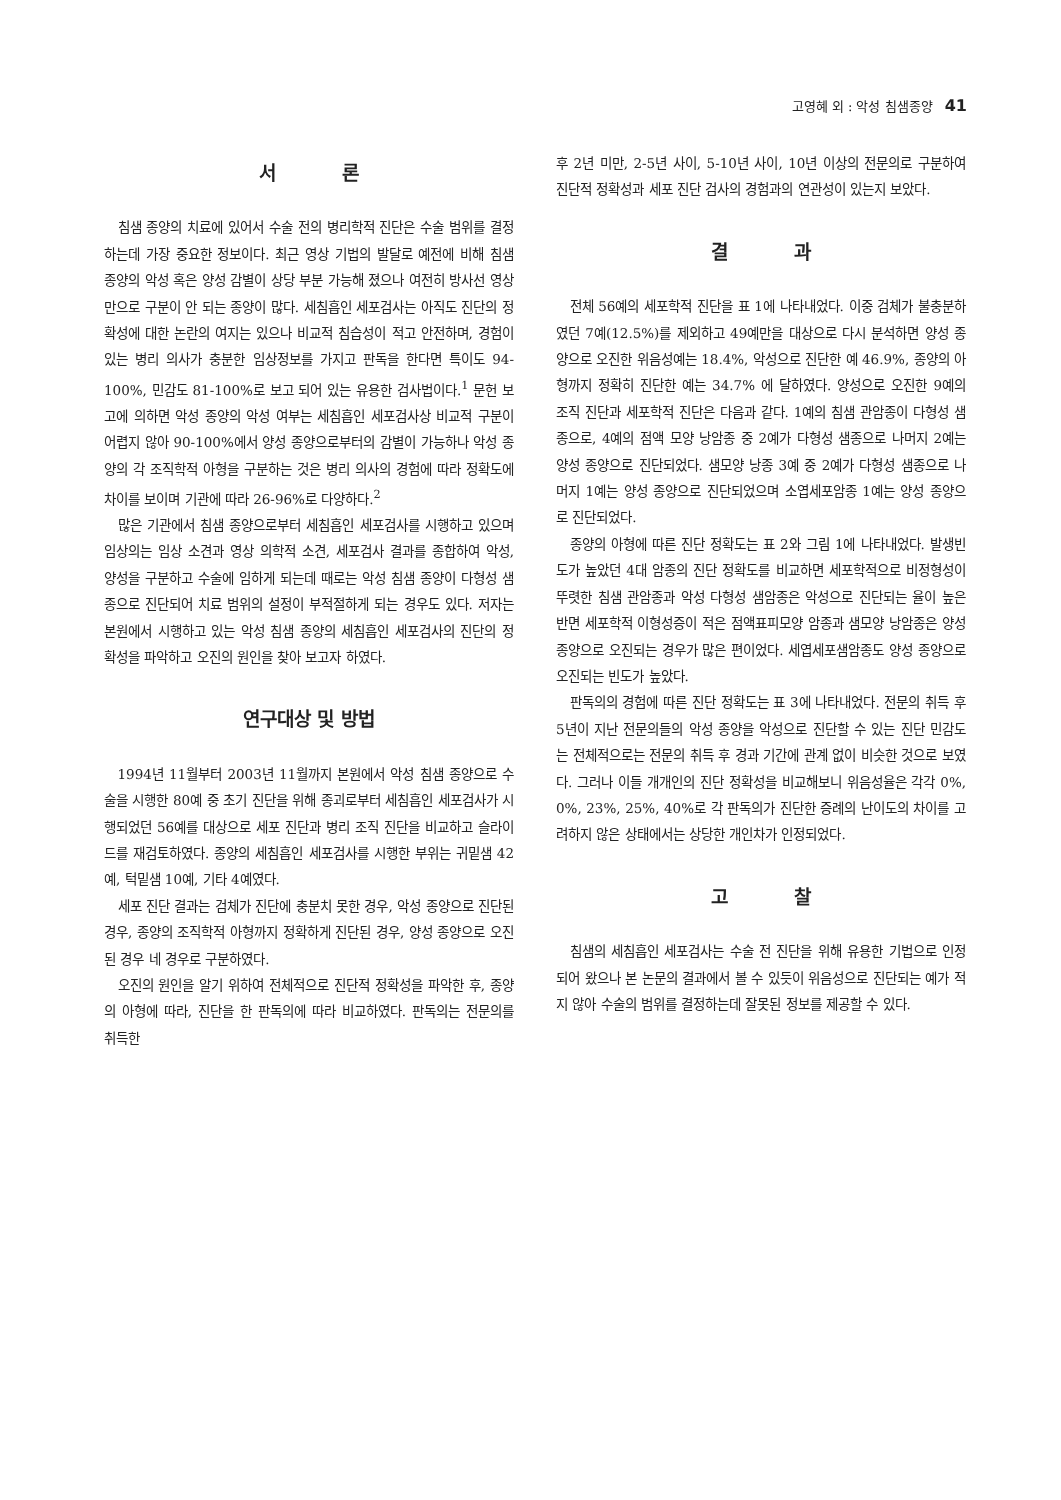고영혜 외 : 악성 침샘종양 41
서 론
침샘 종양의 치료에 있어서 수술 전의 병리학적 진단은 수술 범위를 결정하는데 가장 중요한 정보이다. 최근 영상 기법의 발달로 예전에 비해 침샘 종양의 악성 혹은 양성 감별이 상당 부분 가능해 졌으나 여전히 방사선 영상만으로 구분이 안 되는 종양이 많다. 세침흡인 세포검사는 아직도 진단의 정확성에 대한 논란의 여지는 있으나 비교적 침습성이 적고 안전하며, 경험이 있는 병리 의사가 충분한 임상정보를 가지고 판독을 한다면 특이도 94-100%, 민감도 81-100%로 보고 되어 있는 유용한 검사법이다.<sup>1</sup> 문헌 보고에 의하면 악성 종양의 악성 여부는 세침흡인 세포검사상 비교적 구분이 어렵지 않아 90-100%에서 양성 종양으로부터의 감별이 가능하나 악성 종양의 각 조직학적 아형을 구분하는 것은 병리 의사의 경험에 따라 정확도에 차이를 보이며 기관에 따라 26-96%로 다양하다.<sup>2</sup>
많은 기관에서 침샘 종양으로부터 세침흡인 세포검사를 시행하고 있으며 임상의는 임상 소견과 영상 의학적 소견, 세포검사 결과를 종합하여 악성, 양성을 구분하고 수술에 임하게 되는데 때로는 악성 침샘 종양이 다형성 샘종으로 진단되어 치료 범위의 설정이 부적절하게 되는 경우도 있다. 저자는 본원에서 시행하고 있는 악성 침샘 종양의 세침흡인 세포검사의 진단의 정확성을 파악하고 오진의 원인을 찾아 보고자 하였다.
연구대상 및 방법
1994년 11월부터 2003년 11월까지 본원에서 악성 침샘 종양으로 수술을 시행한 80예 중 초기 진단을 위해 종괴로부터 세침흡인 세포검사가 시행되었던 56예를 대상으로 세포 진단과 병리 조직 진단을 비교하고 슬라이드를 재검토하였다. 종양의 세침흡인 세포검사를 시행한 부위는 귀밑샘 42예, 턱밑샘 10예, 기타 4예였다.
세포 진단 결과는 검체가 진단에 충분치 못한 경우, 악성 종양으로 진단된 경우, 종양의 조직학적 아형까지 정확하게 진단된 경우, 양성 종양으로 오진된 경우 네 경우로 구분하였다.
오진의 원인을 알기 위하여 전체적으로 진단적 정확성을 파악한 후, 종양의 아형에 따라, 진단을 한 판독의에 따라 비교하였다. 판독의는 전문의를 취득한
후 2년 미만, 2-5년 사이, 5-10년 사이, 10년 이상의 전문의로 구분하여 진단적 정확성과 세포 진단 검사의 경험과의 연관성이 있는지 보았다.
결 과
전체 56예의 세포학적 진단을 표 1에 나타내었다. 이중 검체가 불충분하였던 7예(12.5%)를 제외하고 49예만을 대상으로 다시 분석하면 양성 종양으로 오진한 위음성예는 18.4%, 악성으로 진단한 예 46.9%, 종양의 아형까지 정확히 진단한 예는 34.7% 에 달하였다. 양성으로 오진한 9예의 조직 진단과 세포학적 진단은 다음과 같다. 1예의 침샘 관암종이 다형성 샘종으로, 4예의 점액 모양 낭암종 중 2예가 다형성 샘종으로 나머지 2예는 양성 종양으로 진단되었다. 샘모양 낭종 3예 중 2예가 다형성 샘종으로 나머지 1예는 양성 종양으로 진단되었으며 소엽세포암종 1예는 양성 종양으로 진단되었다.
종양의 아형에 따른 진단 정확도는 표 2와 그림 1에 나타내었다. 발생빈도가 높았던 4대 암종의 진단 정확도를 비교하면 세포학적으로 비정형성이 뚜렷한 침샘 관암종과 악성 다형성 샘암종은 악성으로 진단되는 율이 높은 반면 세포학적 이형성증이 적은 점액표피모양 암종과 샘모양 낭암종은 양성 종양으로 오진되는 경우가 많은 편이었다. 세엽세포샘암종도 양성 종양으로 오진되는 빈도가 높았다.
판독의의 경험에 따른 진단 정확도는 표 3에 나타내었다. 전문의 취득 후 5년이 지난 전문의들의 악성 종양을 악성으로 진단할 수 있는 진단 민감도는 전체적으로는 전문의 취득 후 경과 기간에 관계 없이 비슷한 것으로 보였다. 그러나 이들 개개인의 진단 정확성을 비교해보니 위음성율은 각각 0%, 0%, 23%, 25%, 40%로 각 판독의가 진단한 증례의 난이도의 차이를 고려하지 않은 상태에서는 상당한 개인차가 인정되었다.
고 찰
침샘의 세침흡인 세포검사는 수술 전 진단을 위해 유용한 기법으로 인정되어 왔으나 본 논문의 결과에서 볼 수 있듯이 위음성으로 진단되는 예가 적지 않아 수술의 범위를 결정하는데 잘못된 정보를 제공할 수 있다.